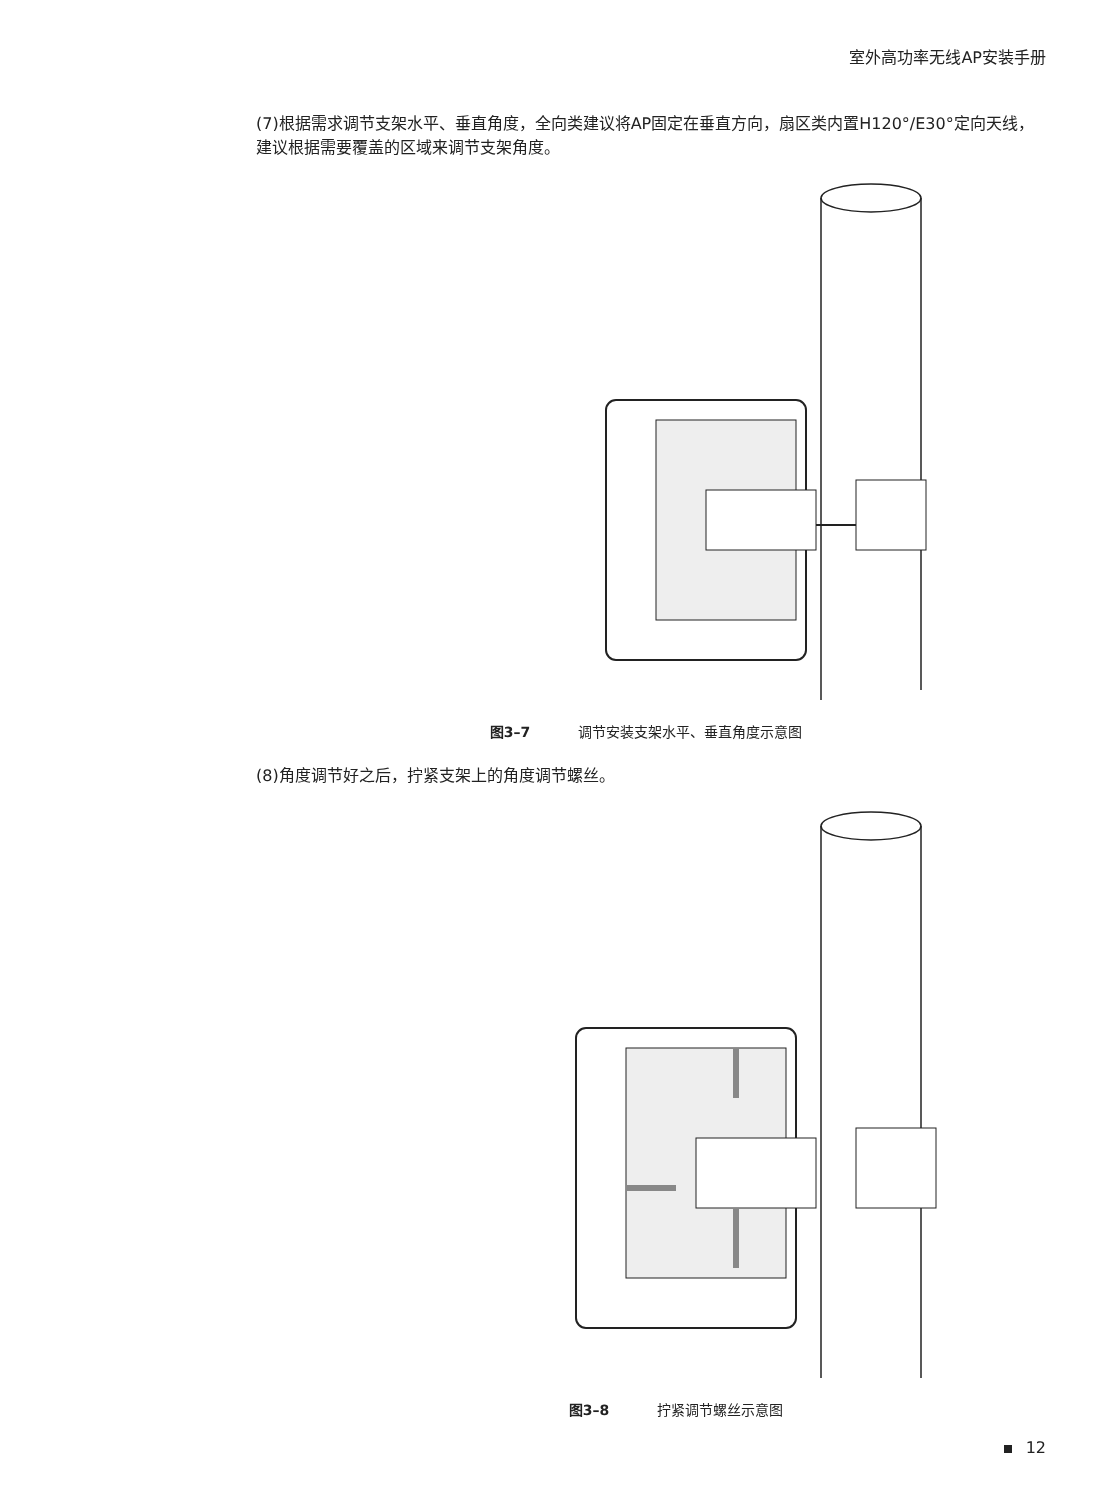室外高功率无线AP安装手册
(7)根据需求调节支架水平、垂直角度，全向类建议将AP固定在垂直方向，扇区类内置H120°/E30°定向天线，建议根据需要覆盖的区域来调节支架角度。
图3–7 调节安装支架水平、垂直角度示意图
(8)角度调节好之后，拧紧支架上的角度调节螺丝。
图3–8 拧紧调节螺丝示意图
12